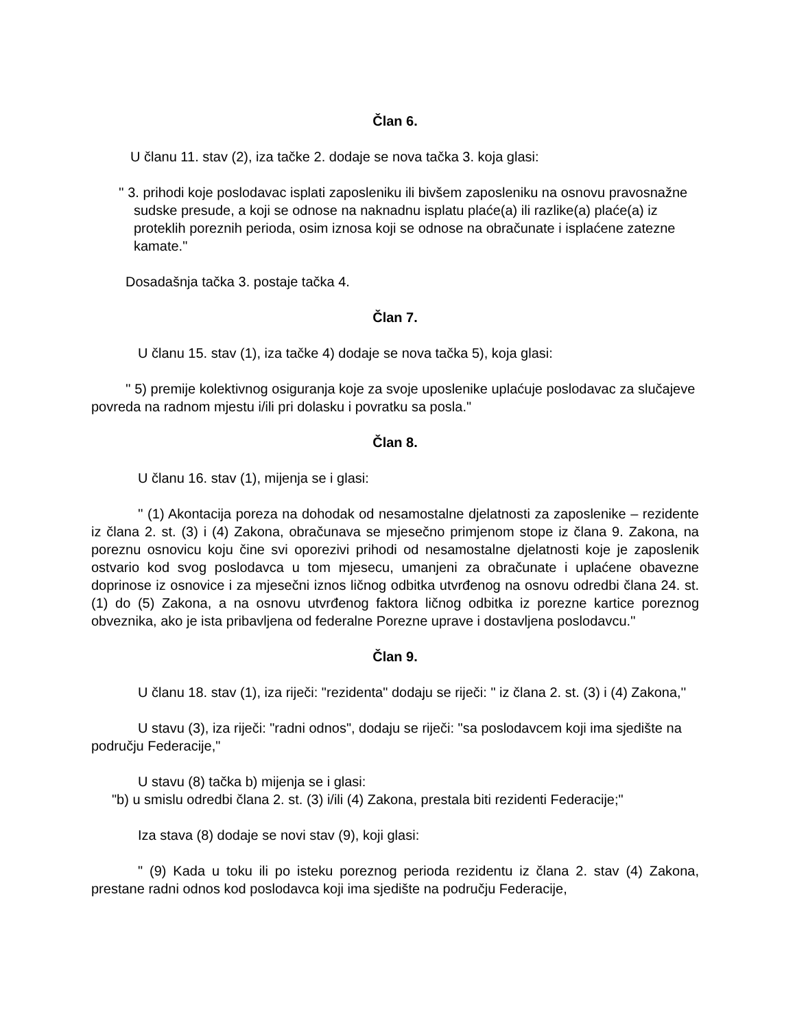Član 6.
U članu 11. stav (2), iza tačke 2. dodaje se nova tačka 3. koja glasi:
'' 3. prihodi koje poslodavac isplati zaposleniku ili bivšem zaposleniku na osnovu pravosnažne sudske presude, a koji se odnose na naknadnu isplatu plaće(a) ili razlike(a) plaće(a) iz proteklih poreznih perioda, osim iznosa koji se odnose na obračunate i isplaćene zatezne kamate."
Dosadašnja tačka 3. postaje tačka 4.
Član 7.
U članu 15. stav (1), iza tačke 4) dodaje se nova tačka 5), koja glasi:
'' 5) premije kolektivnog osiguranja koje za svoje uposlenike uplaćuje poslodavac za slučajeve povreda na radnom mjestu i/ili pri dolasku i povratku sa posla."
Član 8.
U članu 16. stav (1), mijenja se i glasi:
'' (1) Akontacija poreza na dohodak od nesamostalne djelatnosti za zaposlenike – rezidente iz člana 2. st. (3) i (4) Zakona, obračunava se mjesečno primjenom stope iz člana 9. Zakona, na poreznu osnovicu koju čine svi oporezivi prihodi od nesamostalne djelatnosti koje je zaposlenik ostvario kod svog poslodavca u tom mjesecu, umanjeni za obračunate i uplaćene obavezne doprinose iz osnovice i za mjesečni iznos ličnog odbitka utvrđenog na osnovu odredbi člana 24. st. (1) do (5) Zakona, a na osnovu utvrđenog faktora ličnog odbitka iz porezne kartice poreznog obveznika, ako je ista pribavljena od federalne Porezne uprave i dostavljena poslodavcu.''
Član 9.
U članu 18. stav (1), iza riječi: "rezidenta" dodaju se riječi: " iz člana 2. st. (3) i (4) Zakona,''
U stavu (3), iza riječi: "radni odnos", dodaju se riječi: "sa poslodavcem koji ima sjedište na području Federacije,"
U stavu (8) tačka b) mijenja se i glasi:
"b) u smislu odredbi člana 2. st. (3) i/ili (4) Zakona, prestala biti rezidenti Federacije;"
Iza stava (8) dodaje se novi stav (9), koji glasi:
" (9) Kada u toku ili po isteku poreznog perioda rezidentu iz člana 2. stav (4) Zakona, prestane radni odnos kod poslodavca koji ima sjedište na području Federacije,